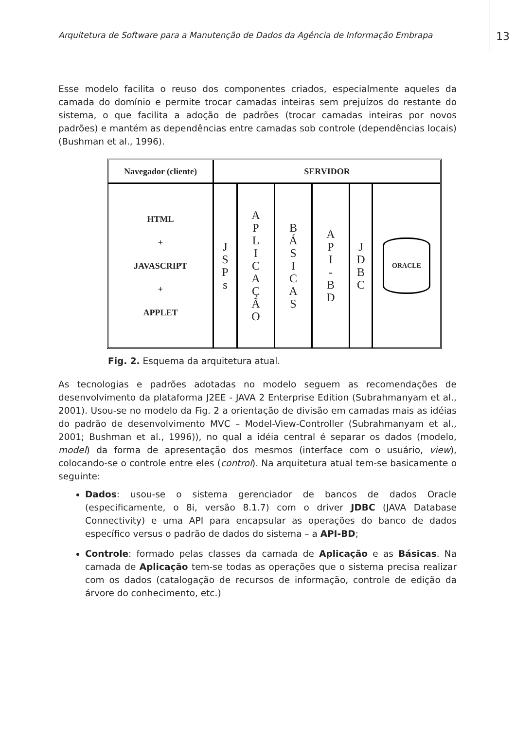Arquitetura de Software para a Manutenção de Dados da Agência de Informação Embrapa 13
Esse modelo facilita o reuso dos componentes criados, especialmente aqueles da camada do domínio e permite trocar camadas inteiras sem prejuízos do restante do sistema, o que facilita a adoção de padrões (trocar camadas inteiras por novos padrões) e mantém as dependências entre camadas sob controle (dependências locais) (Bushman et al., 1996).
Navegador (cliente) SERVIDOR
HTML
+
JAVASCRIPT
+
APPLET
J
S
P
s
A
P
L
I
C
A
Ç
Ã
O
B
Á
S
I
C
A
S
A
P
I
-
B
D
J
D
B
C
ORACLE
Fig. 2. Esquema da arquitetura atual.
As tecnologias e padrões adotadas no modelo seguem as recomendações de desenvolvimento da plataforma J2EE - JAVA 2 Enterprise Edition (Subrahmanyam et al., 2001). Usou-se no modelo da Fig. 2 a orientação de divisão em camadas mais as idéias do padrão de desenvolvimento MVC – Model-View-Controller (Subrahmanyam et al., 2001; Bushman et al., 1996)), no qual a idéia central é separar os dados (modelo, model) da forma de apresentação dos mesmos (interface com o usuário, view), colocando-se o controle entre eles (control). Na arquitetura atual tem-se basicamente o seguinte:
Dados: usou-se o sistema gerenciador de bancos de dados Oracle (especificamente, o 8i, versão 8.1.7) com o driver JDBC (JAVA Database Connectivity) e uma API para encapsular as operações do banco de dados específico versus o padrão de dados do sistema – a API-BD;
Controle: formado pelas classes da camada de Aplicação e as Básicas. Na camada de Aplicação tem-se todas as operações que o sistema precisa realizar com os dados (catalogação de recursos de informação, controle de edição da árvore do conhecimento, etc.)